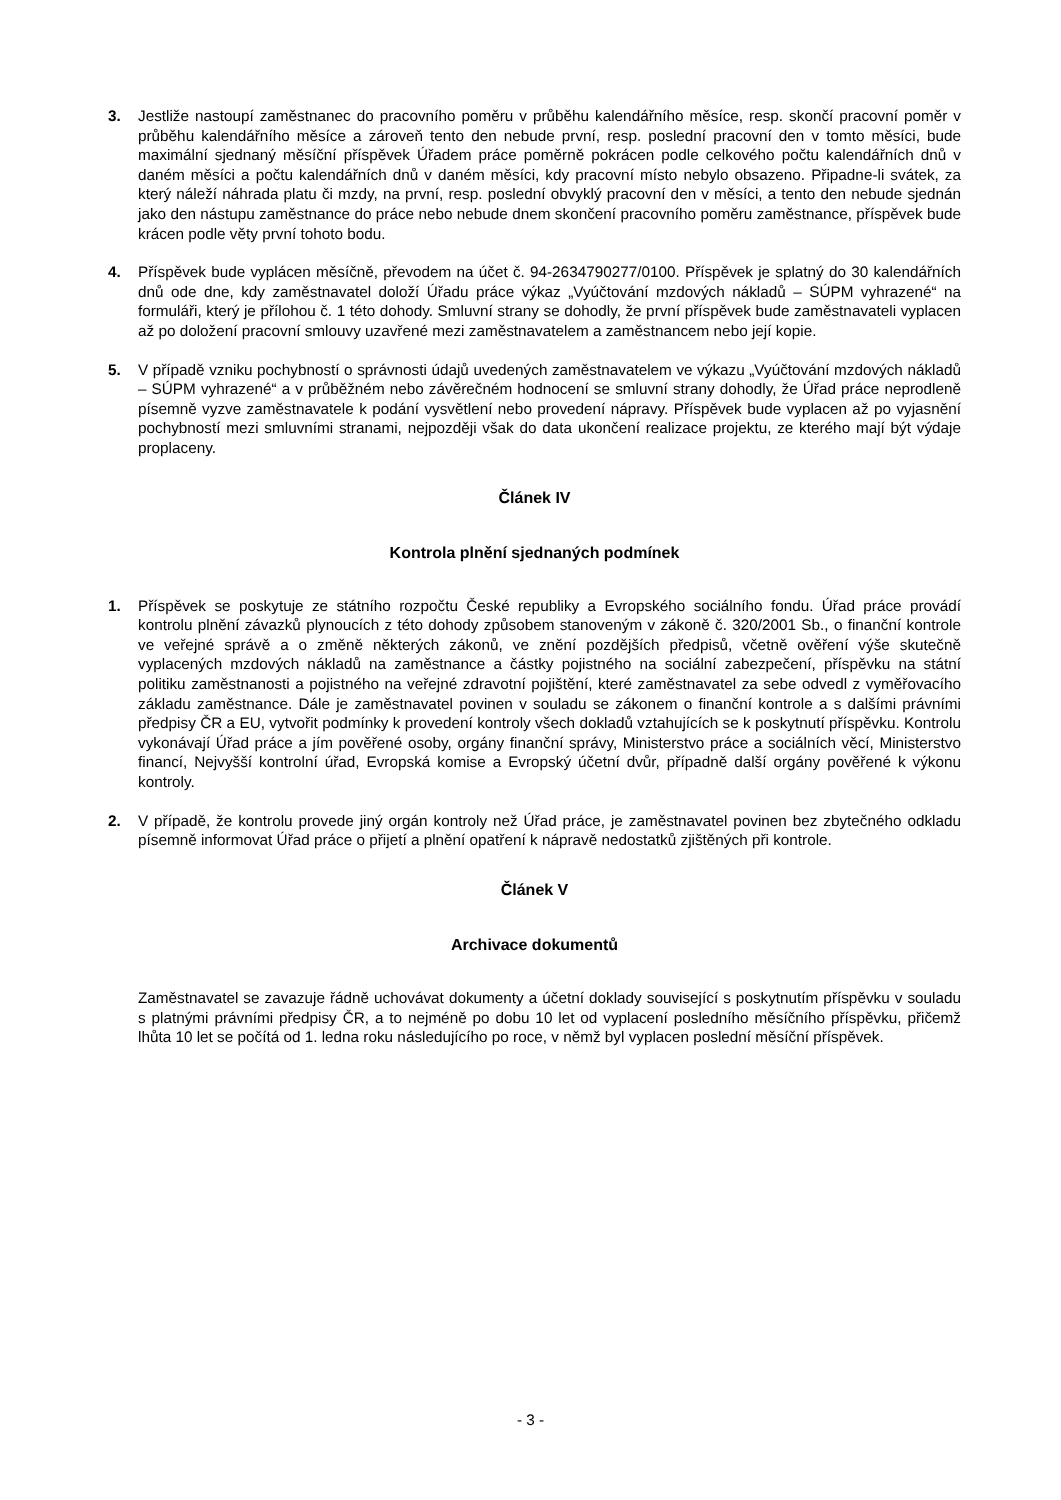3. Jestliže nastoupí zaměstnanec do pracovního poměru v průběhu kalendářního měsíce, resp. skončí pracovní poměr v průběhu kalendářního měsíce a zároveň tento den nebude první, resp. poslední pracovní den v tomto měsíci, bude maximální sjednaný měsíční příspěvek Úřadem práce poměrně pokrácen podle celkového počtu kalendářních dnů v daném měsíci a počtu kalendářních dnů v daném měsíci, kdy pracovní místo nebylo obsazeno. Připadne-li svátek, za který náleží náhrada platu či mzdy, na první, resp. poslední obvyklý pracovní den v měsíci, a tento den nebude sjednán jako den nástupu zaměstnance do práce nebo nebude dnem skončení pracovního poměru zaměstnance, příspěvek bude krácen podle věty první tohoto bodu.
4. Příspěvek bude vyplácen měsíčně, převodem na účet č. 94-2634790277/0100. Příspěvek je splatný do 30 kalendářních dnů ode dne, kdy zaměstnavatel doloží Úřadu práce výkaz „Vyúčtování mzdových nákladů – SÚPM vyhrazené“ na formuláři, který je přílohou č. 1 této dohody. Smluvní strany se dohodly, že první příspěvek bude zaměstnavateli vyplacen až po doložení pracovní smlouvy uzavřené mezi zaměstnavatelem a zaměstnancem nebo její kopie.
5. V případě vzniku pochybností o správnosti údajů uvedených zaměstnavatelem ve výkazu „Vyúčtování mzdových nákladů – SÚPM vyhrazené“ a v průběžném nebo závěrečném hodnocení se smluvní strany dohodly, že Úřad práce neprodleně písemně vyzve zaměstnavatele k podání vysvětlení nebo provedení nápravy. Příspěvek bude vyplacen až po vyjasnění pochybností mezi smluvními stranami, nejpozději však do data ukončení realizace projektu, ze kterého mají být výdaje proplaceny.
Článek IV
Kontrola plnění sjednaných podmínek
1. Příspěvek se poskytuje ze státního rozpočtu České republiky a Evropského sociálního fondu. Úřad práce provádí kontrolu plnění závazků plynoucích z této dohody způsobem stanoveným v zákoně č. 320/2001 Sb., o finanční kontrole ve veřejné správě a o změně některých zákonů, ve znění pozdějších předpisů, včetně ověření výše skutečně vyplacených mzdových nákladů na zaměstnance a částky pojistného na sociální zabezpečení, příspěvku na státní politiku zaměstnanosti a pojistného na veřejné zdravotní pojištění, které zaměstnavatel za sebe odvedl z vyměřovacího základu zaměstnance. Dále je zaměstnavatel povinen v souladu se zákonem o finanční kontrole a s dalšími právními předpisy ČR a EU, vytvořit podmínky k provedení kontroly všech dokladů vztahujících se k poskytnutí příspěvku. Kontrolu vykonávají Úřad práce a jím pověřené osoby, orgány finanční správy, Ministerstvo práce a sociálních věcí, Ministerstvo financí, Nejvyšší kontrolní úřad, Evropská komise a Evropský účetní dvůr, případně další orgány pověřené k výkonu kontroly.
2. V případě, že kontrolu provede jiný orgán kontroly než Úřad práce, je zaměstnavatel povinen bez zbytečného odkladu písemně informovat Úřad práce o přijetí a plnění opatření k nápravě nedostatků zjištěných při kontrole.
Článek V
Archivace dokumentů
Zaměstnavatel se zavazuje řádně uchovávat dokumenty a účetní doklady související s poskytnutím příspěvku v souladu s platnými právními předpisy ČR, a to nejméně po dobu 10 let od vyplacení posledního měsíčního příspěvku, přičemž lhůta 10 let se počítá od 1. ledna roku následujícího po roce, v němž byl vyplacen poslední měsíční příspěvek.
- 3 -